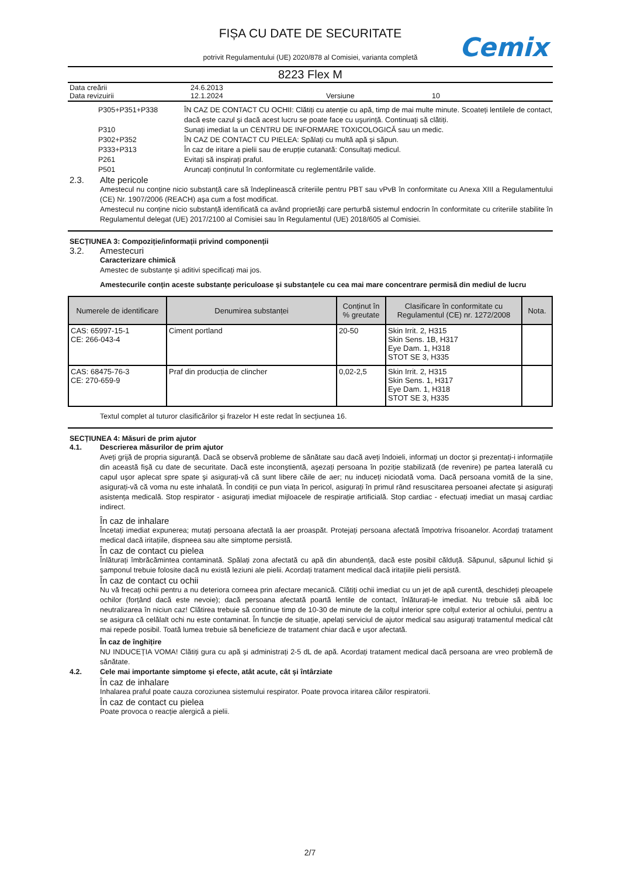FIȘA CU DATE DE SECURITATE
potrivit Regulamentului (UE) 2020/878 al Comisiei, varianta completă
Cemix
8223 Flex M
Data creării 24.6.2013
Data revizuirii 12.1.2024 Versiune 10
P305+P351+P338 ÎN CAZ DE CONTACT CU OCHII: Clătiți cu atenție cu apă, timp de mai multe minute. Scoateți lentilele de contact, dacă este cazul şi dacă acest lucru se poate face cu uşurință. Continuați să clătiți.
P310 Sunați imediat la un CENTRU DE INFORMARE TOXICOLOGICĂ sau un medic.
P302+P352 ÎN CAZ DE CONTACT CU PIELEA: Spălați cu multă apă și săpun.
P333+P313 În caz de iritare a pielii sau de erupție cutanată: Consultați medicul.
P261 Evitați să inspirați praful.
P501 Aruncați conținutul în conformitate cu reglementările valide.
2.3. Alte pericole
Amestecul nu conține nicio substanță care să îndeplinească criteriile pentru PBT sau vPvB în conformitate cu Anexa XIII a Regulamentului (CE) Nr. 1907/2006 (REACH) aşa cum a fost modificat.
Amestecul nu conține nicio substanță identificată ca având proprietăți care perturbă sistemul endocrin în conformitate cu criteriile stabilite în Regulamentul delegat (UE) 2017/2100 al Comisiei sau în Regulamentul (UE) 2018/605 al Comisiei.
SECȚIUNEA 3: Compoziție/informații privind componenții
3.2. Amestecuri
Caracterizare chimică
Amestec de substanțe și aditivi specificați mai jos.
Amestecurile conțin aceste substanțe periculoase și substanțele cu cea mai mare concentrare permisă din mediul de lucru
| Numerele de identificare | Denumirea substanței | Conținut în % greutate | Clasificare în conformitate cu Regulamentul (CE) nr. 1272/2008 | Nota. |
| --- | --- | --- | --- | --- |
| CAS: 65997-15-1 CE: 266-043-4 | Ciment portland | 20-50 | Skin Irrit. 2, H315 Skin Sens. 1B, H317 Eye Dam. 1, H318 STOT SE 3, H335 | |
| CAS: 68475-76-3 CE: 270-659-9 | Praf din producția de clincher | 0,02-2,5 | Skin Irrit. 2, H315 Skin Sens. 1, H317 Eye Dam. 1, H318 STOT SE 3, H335 | |
Textul complet al tuturor clasificărilor și frazelor H este redat în secțiunea 16.
SECȚIUNEA 4: Măsuri de prim ajutor
4.1. Descrierea măsurilor de prim ajutor
Aveți grijă de propria siguranță. Dacă se observă probleme de sănătate sau dacă aveți îndoieli, informați un doctor și prezentați-i informațiile din această fișă cu date de securitate. Dacă este inconştientă, aşezați persoana în poziție stabilizată (de revenire) pe partea laterală cu capul uşor aplecat spre spate şi asigurați-vă că sunt libere căile de aer; nu induceți niciodată voma. Dacă persoana vomită de la sine, asigurați-vă că voma nu este inhalată. În condiții ce pun viața în pericol, asigurați în primul rând resuscitarea persoanei afectate și asigurați asistența medicală. Stop respirator - asigurați imediat mijloacele de respirație artificială. Stop cardiac - efectuați imediat un masaj cardiac indirect.
În caz de inhalare
Încetați imediat expunerea; mutați persoana afectată la aer proaspăt. Protejați persoana afectată împotriva frisoanelor. Acordați tratament medical dacă iritațiile, dispneea sau alte simptome persistă.
În caz de contact cu pielea
Înlăturați îmbrăcămintea contaminată. Spălați zona afectată cu apă din abundență, dacă este posibil călduță. Săpunul, săpunul lichid și șamponul trebuie folosite dacă nu există leziuni ale pielii. Acordați tratament medical dacă iritațiile pielii persistă.
În caz de contact cu ochii
Nu vă frecați ochii pentru a nu deteriora corneea prin afectare mecanică. Clătiți ochii imediat cu un jet de apă curentă, deschideți pleoapele ochilor (forțând dacă este nevoie); dacă persoana afectată poartă lentile de contact, înlăturați-le imediat. Nu trebuie să aibă loc neutralizarea în niciun caz! Clătirea trebuie să continue timp de 10-30 de minute de la colțul interior spre colțul exterior al ochiului, pentru a se asigura că celălalt ochi nu este contaminat. În funcție de situație, apelați serviciul de ajutor medical sau asigurați tratamentul medical cât mai repede posibil. Toată lumea trebuie să beneficieze de tratament chiar dacă e uşor afectată.
În caz de înghițire
NU INDUCEȚIA VOMA! Clătiți gura cu apă și administrați 2-5 dL de apă. Acordați tratament medical dacă persoana are vreo problemă de sănătate.
4.2. Cele mai importante simptome și efecte, atât acute, cât și întârziate
În caz de inhalare
Inhalarea praful poate cauza coroziunea sistemului respirator. Poate provoca iritarea căilor respiratorii.
În caz de contact cu pielea
Poate provoca o reacție alergică a pielii.
2/7